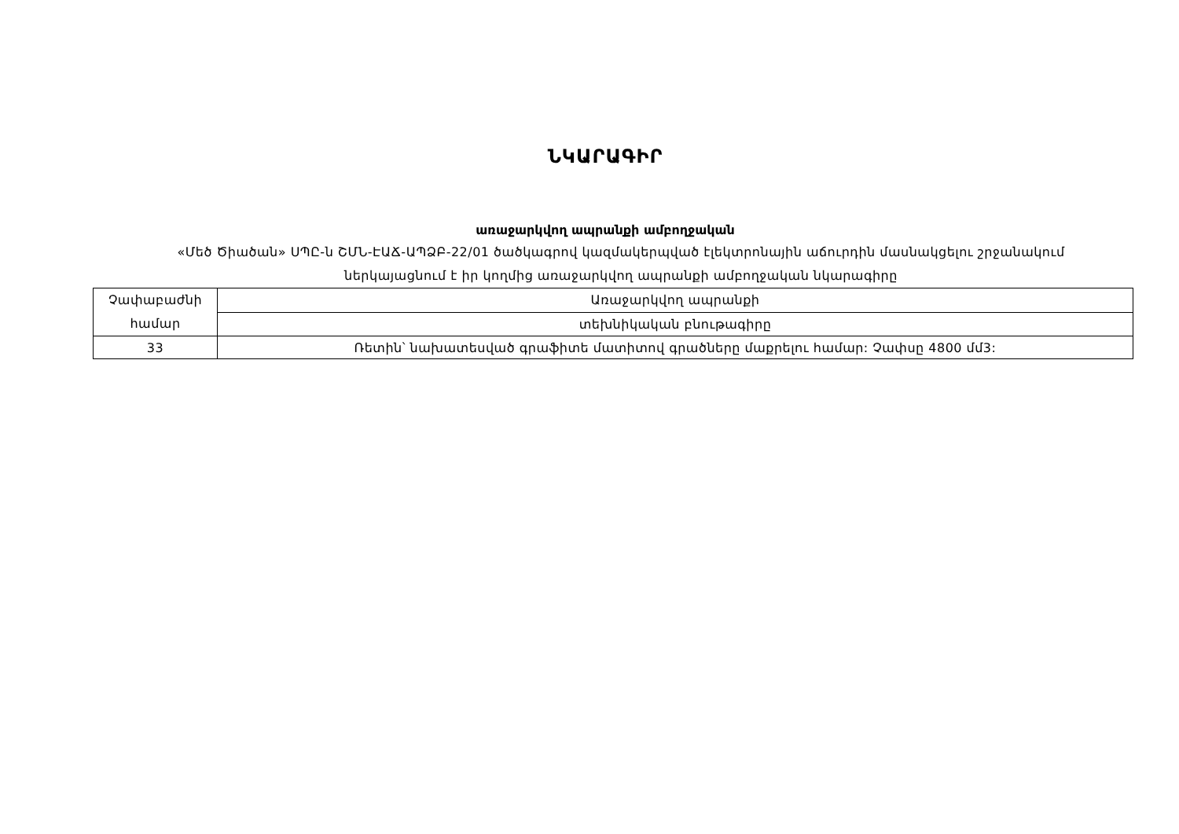ՆԿԱՐԱԳԻՐ
առաջարկվող ապրանքի ամբողջական
«Մեծ Ծիածան» ՍՊԸ-ն ՇՄՆ-ԷԱՃ-ԱՊՁԲ-22/01 ծածկագրով կազմակերպված էլեկտրոնային աճուրդին մասնակցելու շրջանակում
ներկայացնում է իր կողմից առաջարկվող ապրանքի ամբողջական նկարագիրը
| Չափաբաժնի համար | Առաջարկվող ապրանքի |
| --- | --- |
| | տեխնիկական բնութագիրը |
| 33 | Ռետին՝ նախատեսված գրաֆիտե մատիտով գրածները մաքրելու համար: Չափսը 4800 մմ3: |